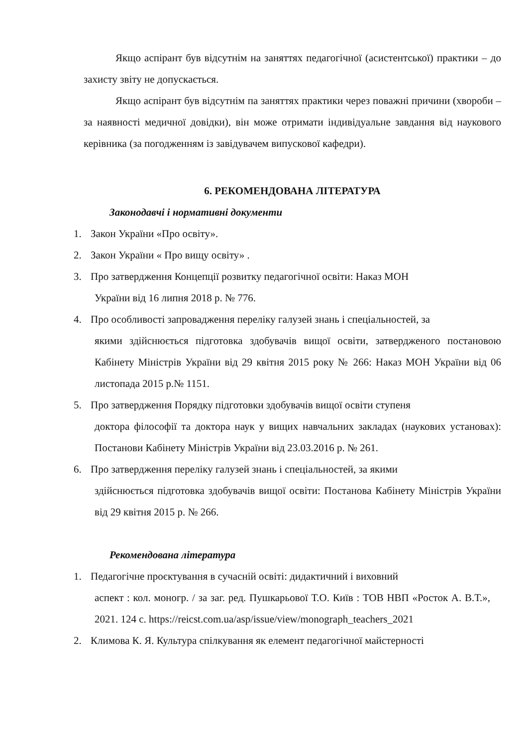Якщо аспірант був відсутнім на заняттях педагогічної (асистентської) практики – до захисту звіту не допускається.
Якщо аспірант був відсутнім па заняттях практики через поважні причини (хвороби – за наявності медичної довідки), він може отримати індивідуальне завдання від наукового керівника (за погодженням із завідувачем випускової кафедри).
6. РЕКОМЕНДОВАНА ЛІТЕРАТУРА
Законодавчі і нормативні документи
1. Закон України «Про освіту».
2. Закон України « Про вищу освіту» .
3. Про затвердження Концепції розвитку педагогічної освіти: Наказ МОН
України від 16 липня 2018 р. № 776.
4. Про особливості запровадження переліку галузей знань і спеціальностей, за
якими здійснюється підготовка здобувачів вищої освіти, затвердженого постановою Кабінету Міністрів України від 29 квітня 2015 року № 266: Наказ МОН України від 06 листопада 2015 р.№ 1151.
5. Про затвердження Порядку підготовки здобувачів вищої освіти ступеня
доктора філософії та доктора наук у вищих навчальних закладах (наукових установах): Постанови Кабінету Міністрів України від 23.03.2016 р. № 261.
6. Про затвердження переліку галузей знань і спеціальностей, за якими
здійснюється підготовка здобувачів вищої освіти: Постанова Кабінету Міністрів України від 29 квітня 2015 р. № 266.
Рекомендована література
1. Педагогічне проєктування в сучасній освіті: дидактичний і виховний
аспект : кол. моногр. / за заг. ред. Пушкарьової Т.О. Київ : ТОВ НВП «Росток А. В.Т.», 2021. 124 с. https://reicst.com.ua/asp/issue/view/monograph_teachers_2021
2. Климова К. Я. Культура спілкування як елемент педагогічної майстерності